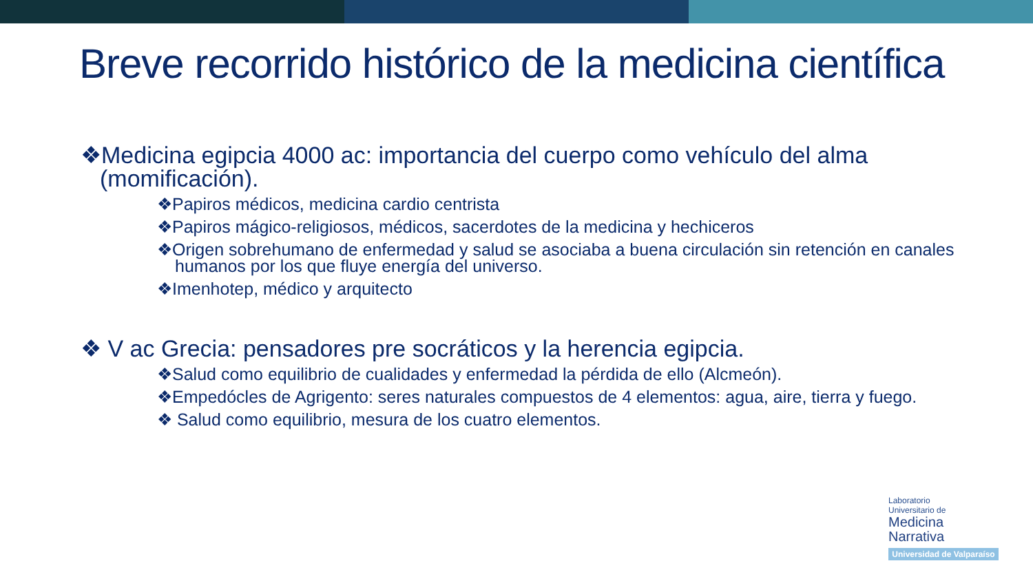Breve recorrido histórico de la medicina científica
❖Medicina egipcia 4000 ac: importancia del cuerpo como vehículo del alma (momificación).
❖Papiros médicos, medicina cardio centrista
❖Papiros mágico-religiosos, médicos, sacerdotes de la medicina y hechiceros
❖Origen sobrehumano de enfermedad y salud se asociaba a buena circulación sin retención en canales humanos por los que fluye energía del universo.
❖Imenhotep, médico y arquitecto
❖ V ac Grecia: pensadores pre socráticos y la herencia egipcia.
❖Salud como equilibrio de cualidades y enfermedad la pérdida de ello (Alcmeón).
❖Empedócles de Agrigento: seres naturales compuestos de 4 elementos: agua, aire, tierra y fuego.
❖ Salud como equilibrio, mesura de los cuatro elementos.
Laboratorio
Universitario de
Medicina
Narrativa
Universidad de Valparaíso